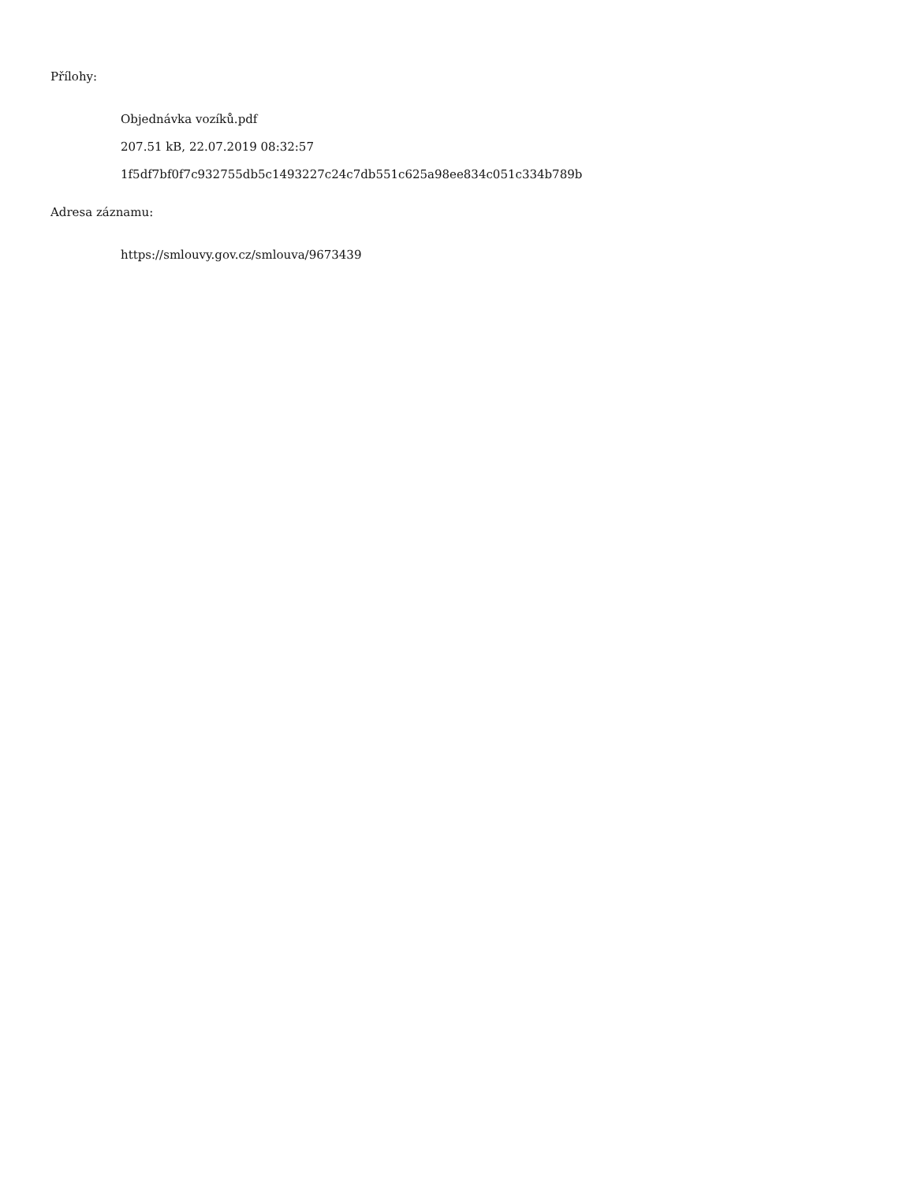Přílohy:
Objednávka vozíků.pdf
207.51 kB, 22.07.2019 08:32:57
1f5df7bf0f7c932755db5c1493227c24c7db551c625a98ee834c051c334b789b
Adresa záznamu:
https://smlouvy.gov.cz/smlouva/9673439